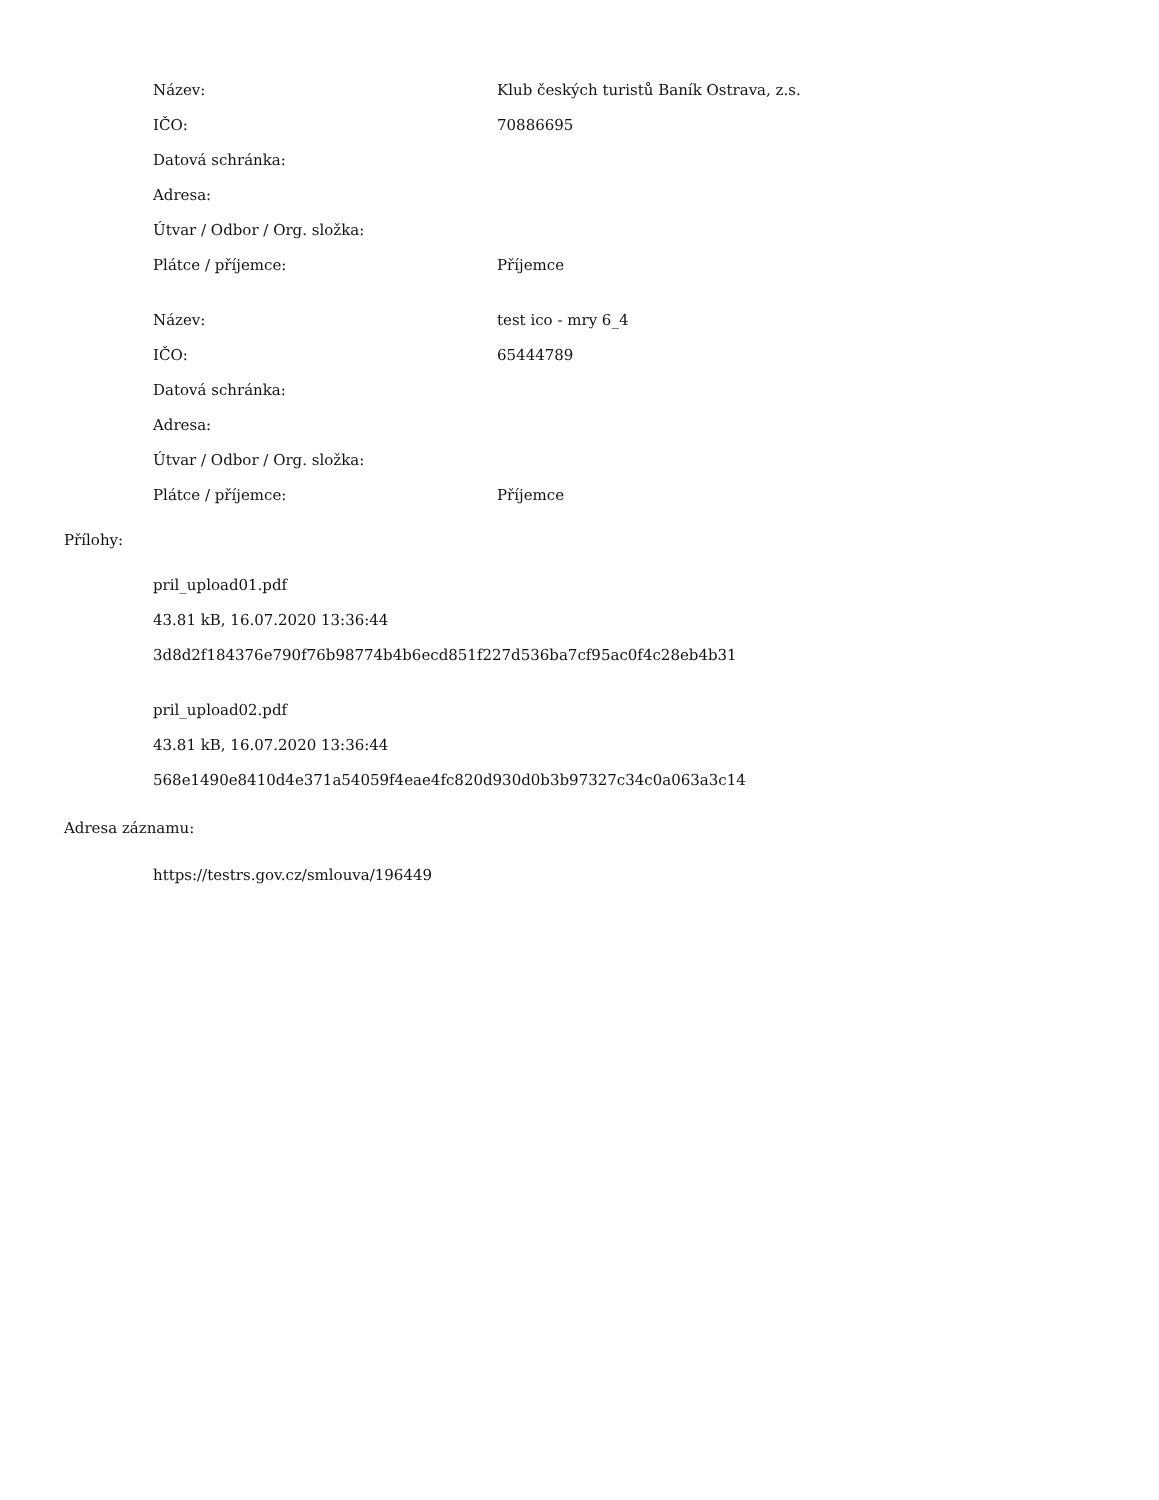| Název: | Klub českých turistů Baník Ostrava, z.s. |
| IČO: | 70886695 |
| Datová schránka: | |
| Adresa: | |
| Útvar / Odbor / Org. složka: | |
| Plátce / příjemce: | Příjemce |
| Název: | test ico - mry 6_4 |
| IČO: | 65444789 |
| Datová schránka: | |
| Adresa: | |
| Útvar / Odbor / Org. složka: | |
| Plátce / příjemce: | Příjemce |
Přílohy:
pril_upload01.pdf
43.81 kB, 16.07.2020 13:36:44
3d8d2f184376e790f76b98774b4b6ecd851f227d536ba7cf95ac0f4c28eb4b31
pril_upload02.pdf
43.81 kB, 16.07.2020 13:36:44
568e1490e8410d4e371a54059f4eae4fc820d930d0b3b97327c34c0a063a3c14
Adresa záznamu:
https://testrs.gov.cz/smlouva/196449